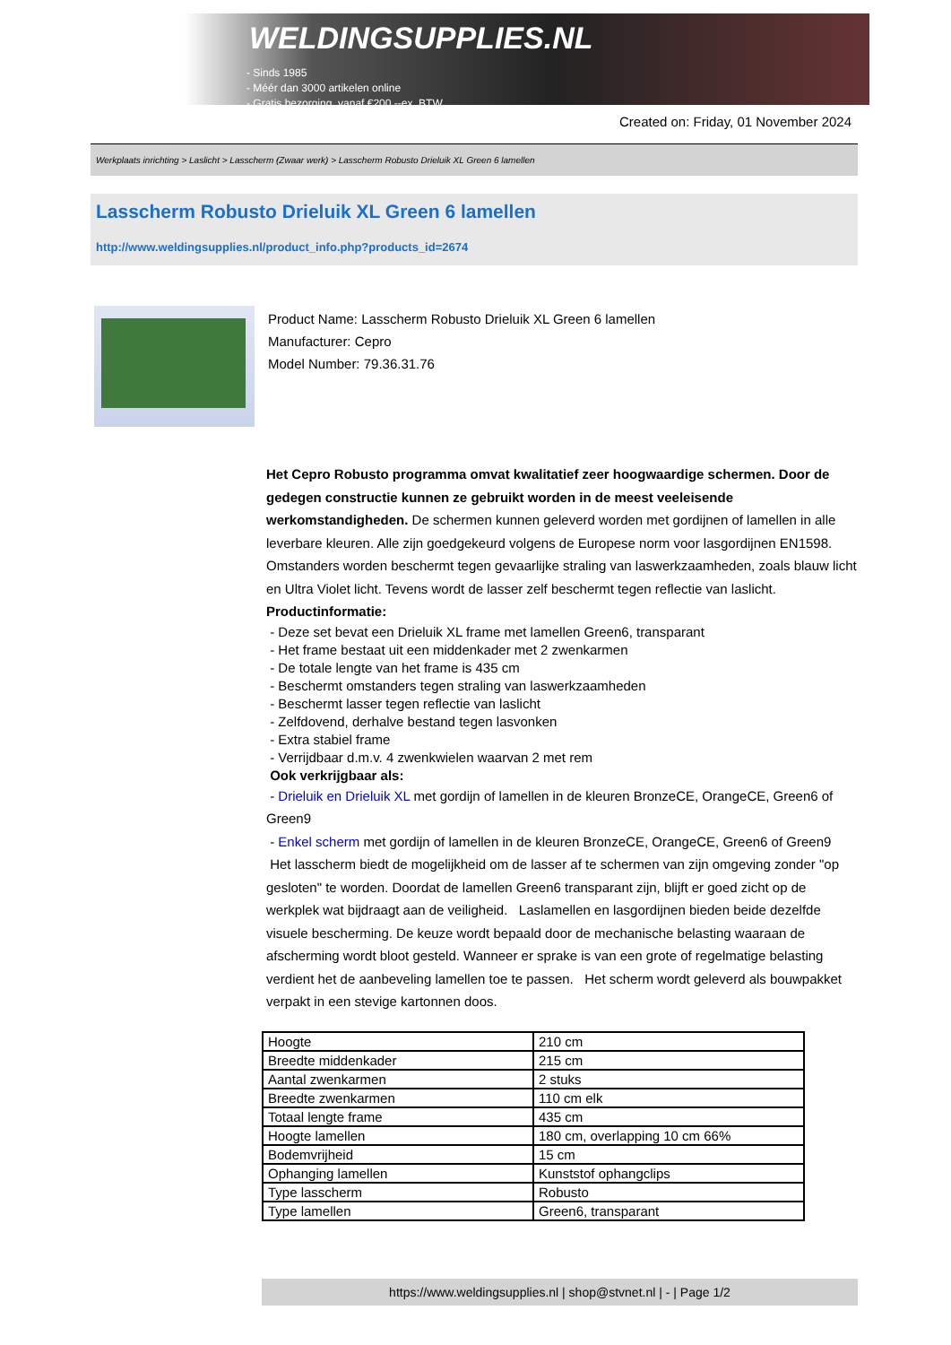WELDINGSUPPLIES.NL
- Sinds 1985
- Méér dan 3000 artikelen online
- Gratis bezorging, vanaf €200,--ex. BTW
Created on: Friday, 01 November 2024
Werkplaats inrichting > Laslicht > Lasscherm (Zwaar werk) > Lasscherm Robusto Drieluik XL Green 6 lamellen
Lasscherm Robusto Drieluik XL Green 6 lamellen
http://www.weldingsupplies.nl/product_info.php?products_id=2674
Product Name: Lasscherm Robusto Drieluik XL Green 6 lamellen
Manufacturer: Cepro
Model Number: 79.36.31.76
Het Cepro Robusto programma omvat kwalitatief zeer hoogwaardige schermen. Door de gedegen constructie kunnen ze gebruikt worden in de meest veeleisende werkomstandigheden. De schermen kunnen geleverd worden met gordijnen of lamellen in alle leverbare kleuren. Alle zijn goedgekeurd volgens de Europese norm voor lasgordijnen EN1598. Omstanders worden beschermt tegen gevaarlijke straling van laswerkzaamheden, zoals blauw licht en Ultra Violet licht. Tevens wordt de lasser zelf beschermt tegen reflectie van laslicht. Productinformatie:
- Deze set bevat een Drieluik XL frame met lamellen Green6, transparant
- Het frame bestaat uit een middenkader met 2 zwenkarmen
- De totale lengte van het frame is 435 cm
- Beschermt omstanders tegen straling van laswerkzaamheden
- Beschermt lasser tegen reflectie van laslicht
- Zelfdovend, derhalve bestand tegen lasvonken
- Extra stabiel frame
- Verrijdbaar d.m.v. 4 zwenkwielen waarvan 2 met rem
Ook verkrijgbaar als:
- Drieluik en Drieluik XL met gordijn of lamellen in de kleuren BronzeCE, OrangeCE, Green6 of Green9
- Enkel scherm met gordijn of lamellen in de kleuren BronzeCE, OrangeCE, Green6 of Green9
Het lasscherm biedt de mogelijkheid om de lasser af te schermen van zijn omgeving zonder "op gesloten" te worden. Doordat de lamellen Green6 transparant zijn, blijft er goed zicht op de werkplek wat bijdraagt aan de veiligheid. Laslamellen en lasgordijnen bieden beide dezelfde visuele bescherming. De keuze wordt bepaald door de mechanische belasting waaraan de afscherming wordt bloot gesteld. Wanneer er sprake is van een grote of regelmatige belasting verdient het de aanbeveling lamellen toe te passen. Het scherm wordt geleverd als bouwpakket verpakt in een stevige kartonnen doos.
| Hoogte | 210 cm |
| Breedte middenkader | 215 cm |
| Aantal zwenkarmen | 2 stuks |
| Breedte zwenkarmen | 110 cm elk |
| Totaal lengte frame | 435 cm |
| Hoogte lamellen | 180 cm, overlapping 10 cm 66% |
| Bodemvrijheid | 15 cm |
| Ophanging lamellen | Kunststof ophangclips |
| Type lasscherm | Robusto |
| Type lamellen | Green6, transparant |
https://www.weldingsupplies.nl | shop@stvnet.nl | - | Page 1/2